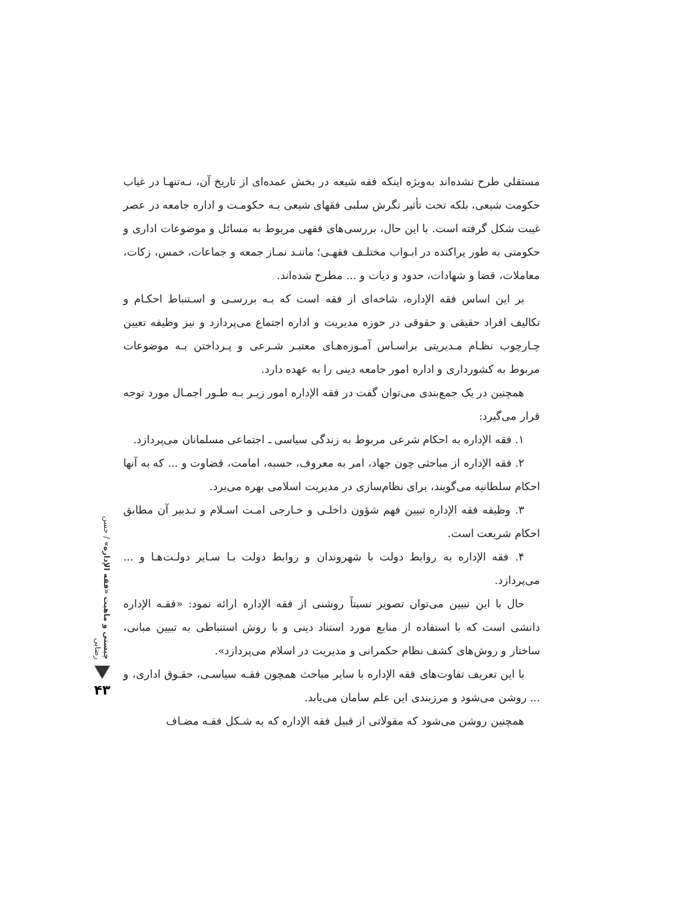مستقلی طرح نشده‌اند به‌ویژه اینکه فقه شیعه در بخش عمده‌ای از تاریخ آن، نـه‌تنهـا در غیاب حکومت شیعی، بلکه تحت تأثیر نگرش سلبی فقهای شیعی بـه حکومـت و اداره جامعه در عصر غیبت شکل گرفته است. با این حال، بررسی‌های فقهی مربوط به مسائل و موضوعات اداری و حکومتی به طور پراکنده در ابـواب مختلـف فقهـی؛ ماننـد نمـاز جمعه و جماعات، خمس، زکات، معاملات، قضا و شهادات، حدود و دیات و ... مطرح شده‌اند.
بر این اساس فقه الإداره، شاخه‌ای از فقه است که بـه بررسـی و اسـتنباط احکـام و تکالیف افراد حقیقی و حقوقی در حوزه مدیریت و اداره اجتماع می‌پردازد و نیز وظیفه تعیین چـارچوب نظـام مـدیریتی براسـاس آمـوزه‌هـای معتبـر شـرعی و پـرداختن بـه موضوعات مربوط به کشورداری و اداره امور جامعه دینی را به عهده دارد.
همچنین در یک جمع‌بندی می‌توان گفت در فقه الإداره امور زیـر بـه طـور اجمـال مورد توجه قرار می‌گیرد:
۱. فقه الإداره به احکام شرعی مربوط به زندگی سیاسی ـ اجتماعی مسلمانان می‌پردازد.
۲. فقه الإداره از مباحثی چون جهاد، امر به معروف، حسبه، امامت، قضاوت و ... که به آنها احکام سلطانیه می‌گویند، برای نظام‌سازی در مدیریت اسلامی بهره می‌برد.
۳. وظیفه فقه الإداره تبیین فهم شؤون داخلـی و خـارجی امـت اسـلام و تـدبیر آن مطابق احکام شریعت است.
۴. فقه الإداره به روابط دولت با شهروندان و روابط دولت بـا سـایر دولـت‌هـا و ... می‌پردازد.
حال با این تبیین می‌توان تصویر نسبتاً روشنی از فقه الإداره ارائه نمود: «فقـه الإداره دانشی است که با استفاده از منابع مورد استناد دینی و با روش استنباطی به تبیین مبانی، ساختار و روش‌های کشف نظام حکمرانی و مدیریت در اسلام می‌پردازد».
با این تعریف تفاوت‌های فقه الإداره با سایر مباحث همچون فقـه سیاسـی، حقـوق اداری، و ... روشن می‌شود و مرزبندی این علم سامان می‌یابد.
همچنین روشن می‌شود که مقولاتی از قبیل فقه الإداره که به شـکل فقـه مضـاف
چیستی و ماهیت «فقه الإداره» / حسن رضایی
۴۳